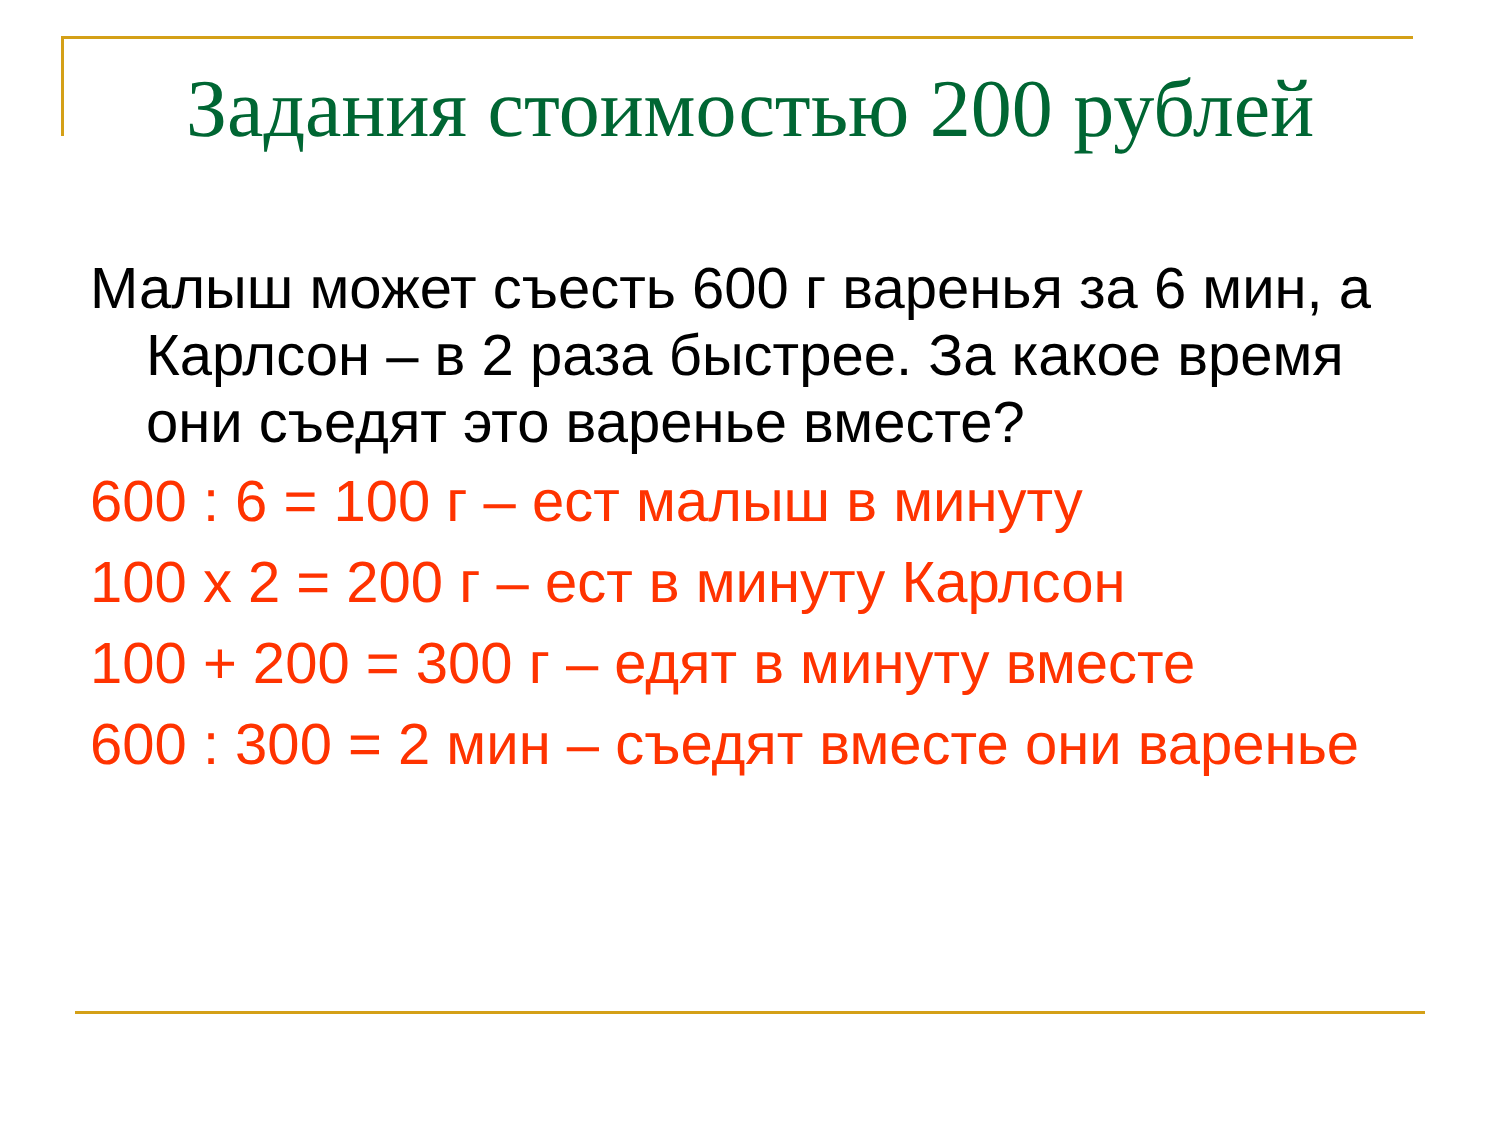Задания стоимостью 200 рублей
Малыш может съесть 600 г варенья за 6 мин, а Карлсон – в 2 раза быстрее. За какое время они съедят это варенье вместе?
600 : 6 = 100 г – ест малыш в минуту
100 х 2 = 200 г – ест в минуту Карлсон
100 + 200 = 300 г – едят в минуту вместе
600 : 300 = 2 мин – съедят вместе они варенье